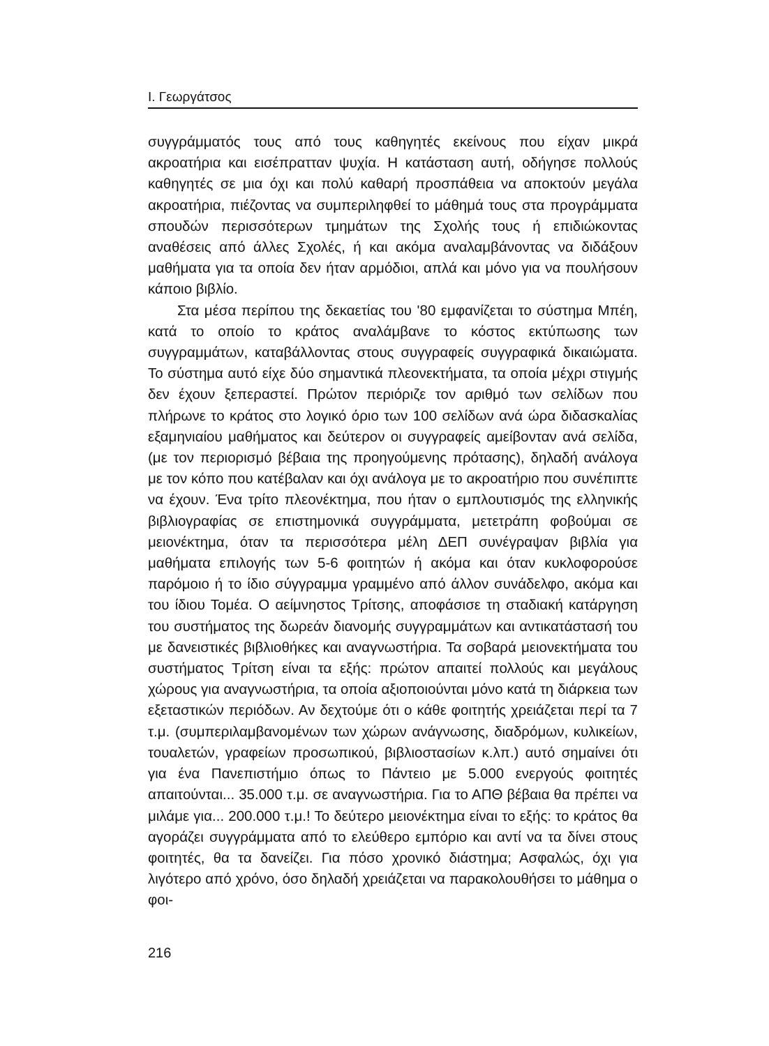Ι. Γεωργάτσος
συγγράμματός τους από τους καθηγητές εκείνους που είχαν μικρά ακροατήρια και εισέπρατταν ψυχία. Η κατάσταση αυτή, οδήγησε πολλούς καθηγητές σε μια όχι και πολύ καθαρή προσπάθεια να αποκτούν μεγάλα ακροατήρια, πιέζοντας να συμπεριληφθεί το μάθημά τους στα προγράμματα σπουδών περισσότερων τμημάτων της Σχολής τους ή επιδιώκοντας αναθέσεις από άλλες Σχολές, ή και ακόμα αναλαμβάνοντας να διδάξουν μαθήματα για τα οποία δεν ήταν αρμόδιοι, απλά και μόνο για να πουλήσουν κάποιο βιβλίο.
Στα μέσα περίπου της δεκαετίας του '80 εμφανίζεται το σύστημα Μπέη, κατά το οποίο το κράτος αναλάμβανε το κόστος εκτύπωσης των συγγραμμάτων, καταβάλλοντας στους συγγραφείς συγγραφικά δικαιώματα. Το σύστημα αυτό είχε δύο σημαντικά πλεονεκτήματα, τα οποία μέχρι στιγμής δεν έχουν ξεπεραστεί. Πρώτον περιόριζε τον αριθμό των σελίδων που πλήρωνε το κράτος στο λογικό όριο των 100 σελίδων ανά ώρα διδασκαλίας εξαμηνιαίου μαθήματος και δεύτερον οι συγγραφείς αμείβονταν ανά σελίδα, (με τον περιορισμό βέβαια της προηγούμενης πρότασης), δηλαδή ανάλογα με τον κόπο που κατέβαλαν και όχι ανάλογα με το ακροατήριο που συνέπιπτε να έχουν. Ένα τρίτο πλεονέκτημα, που ήταν ο εμπλουτισμός της ελληνικής βιβλιογραφίας σε επιστημονικά συγγράμματα, μετετράπη φοβούμαι σε μειονέκτημα, όταν τα περισσότερα μέλη ΔΕΠ συνέγραψαν βιβλία για μαθήματα επιλογής των 5-6 φοιτητών ή ακόμα και όταν κυκλοφορούσε παρόμοιο ή το ίδιο σύγγραμμα γραμμένο από άλλον συνάδελφο, ακόμα και του ίδιου Τομέα. Ο αείμνηστος Τρίτσης, αποφάσισε τη σταδιακή κατάργηση του συστήματος της δωρεάν διανομής συγγραμμάτων και αντικατάστασή του με δανειστικές βιβλιοθήκες και αναγνωστήρια. Τα σοβαρά μειονεκτήματα του συστήματος Τρίτση είναι τα εξής: πρώτον απαιτεί πολλούς και μεγάλους χώρους για αναγνωστήρια, τα οποία αξιοποιούνται μόνο κατά τη διάρκεια των εξεταστικών περιόδων. Αν δεχτούμε ότι ο κάθε φοιτητής χρειάζεται περί τα 7 τ.μ. (συμπεριλαμβανομένων των χώρων ανάγνωσης, διαδρόμων, κυλικείων, τουαλετών, γραφείων προσωπικού, βιβλιοστασίων κ.λπ.) αυτό σημαίνει ότι για ένα Πανεπιστήμιο όπως το Πάντειο με 5.000 ενεργούς φοιτητές απαιτούνται... 35.000 τ.μ. σε αναγνωστήρια. Για το ΑΠΘ βέβαια θα πρέπει να μιλάμε για... 200.000 τ.μ.! Το δεύτερο μειονέκτημα είναι το εξής: το κράτος θα αγοράζει συγγράμματα από το ελεύθερο εμπόριο και αντί να τα δίνει στους φοιτητές, θα τα δανείζει. Για πόσο χρονικό διάστημα; Ασφαλώς, όχι για λιγότερο από χρόνο, όσο δηλαδή χρειάζεται να παρακολουθήσει το μάθημα ο φοι-
216